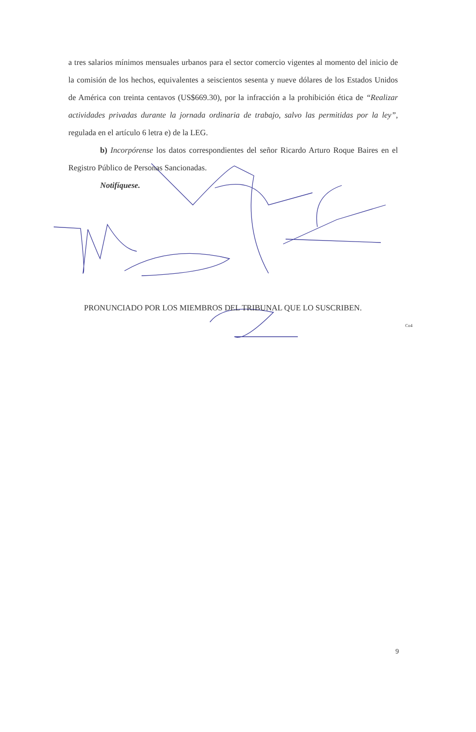a tres salarios mínimos mensuales urbanos para el sector comercio vigentes al momento del inicio de la comisión de los hechos, equivalentes a seiscientos sesenta y nueve dólares de los Estados Unidos de América con treinta centavos (US$669.30), por la infracción a la prohibición ética de “Realizar actividades privadas durante la jornada ordinaria de trabajo, salvo las permitidas por la ley”, regulada en el artículo 6 letra e) de la LEG.
b) Incorpórense los datos correspondientes del señor Ricardo Arturo Roque Baires en el Registro Público de Personas Sancionadas.
Notifíquese.
PRONUNCIADO POR LOS MIEMBROS DEL TRIBUNAL QUE LO SUSCRIBEN.
Co4
9